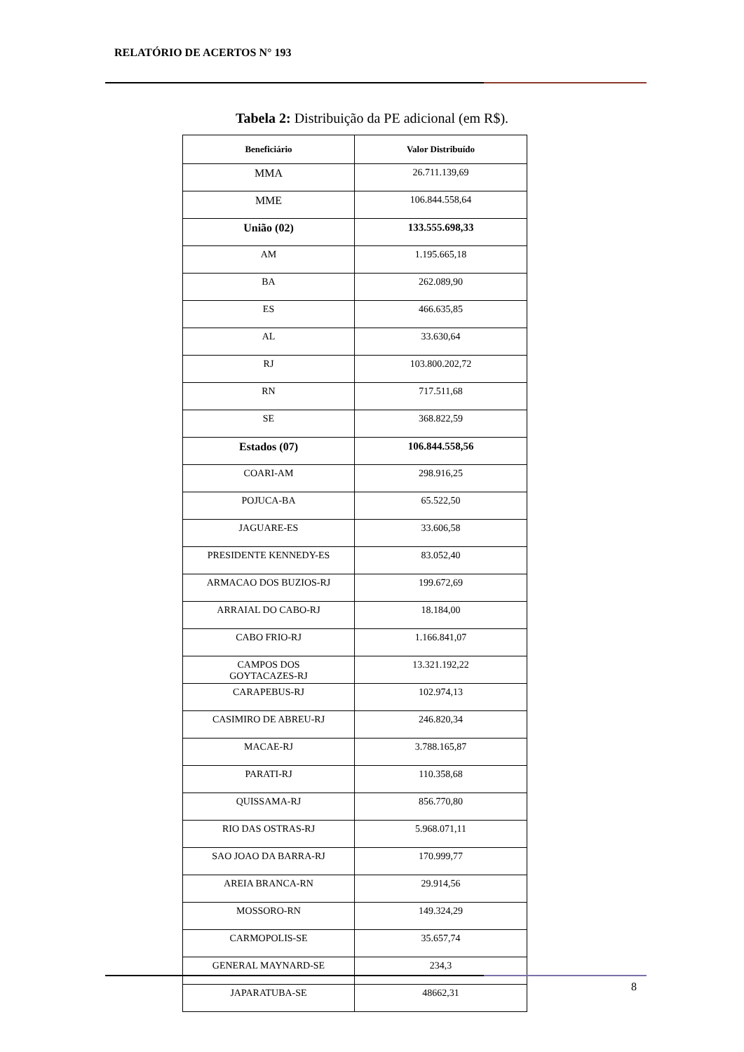RELATÓRIO DE ACERTOS N° 193
Tabela 2: Distribuição da PE adicional (em R$).
| Beneficiário | Valor Distribuído |
| --- | --- |
| MMA | 26.711.139,69 |
| MME | 106.844.558,64 |
| União (02) | 133.555.698,33 |
| AM | 1.195.665,18 |
| BA | 262.089,90 |
| ES | 466.635,85 |
| AL | 33.630,64 |
| RJ | 103.800.202,72 |
| RN | 717.511,68 |
| SE | 368.822,59 |
| Estados (07) | 106.844.558,56 |
| COARI-AM | 298.916,25 |
| POJUCA-BA | 65.522,50 |
| JAGUARE-ES | 33.606,58 |
| PRESIDENTE KENNEDY-ES | 83.052,40 |
| ARMACAO DOS BUZIOS-RJ | 199.672,69 |
| ARRAIAL DO CABO-RJ | 18.184,00 |
| CABO FRIO-RJ | 1.166.841,07 |
| CAMPOS DOS GOYTACAZES-RJ | 13.321.192,22 |
| CARAPEBUS-RJ | 102.974,13 |
| CASIMIRO DE ABREU-RJ | 246.820,34 |
| MACAE-RJ | 3.788.165,87 |
| PARATI-RJ | 110.358,68 |
| QUISSAMA-RJ | 856.770,80 |
| RIO DAS OSTRAS-RJ | 5.968.071,11 |
| SAO JOAO DA BARRA-RJ | 170.999,77 |
| AREIA BRANCA-RN | 29.914,56 |
| MOSSORO-RN | 149.324,29 |
| CARMOPOLIS-SE | 35.657,74 |
| GENERAL MAYNARD-SE | 234,3 |
| JAPARATUBA-SE | 48662,31 |
8